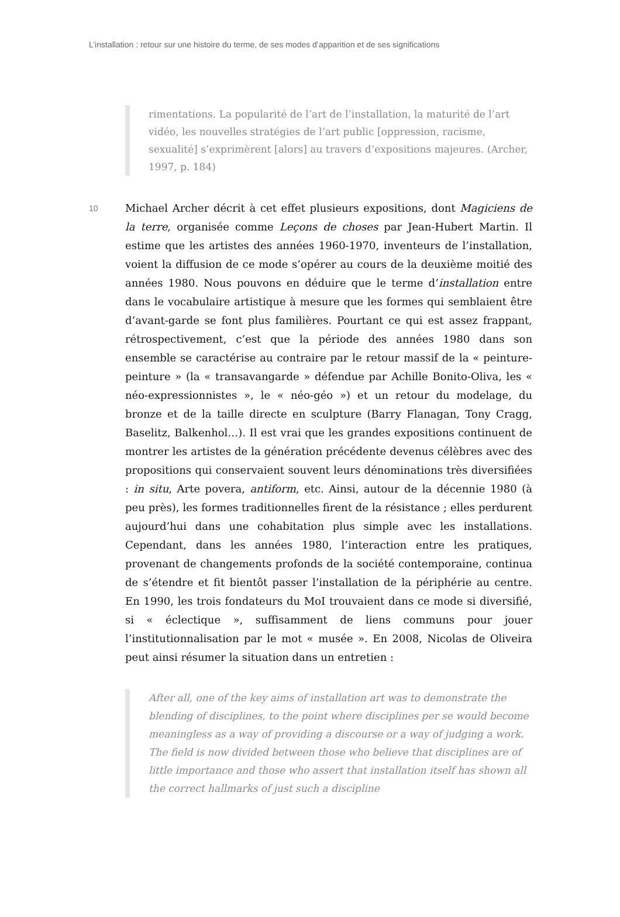L’installation : retour sur une histoire du terme, de ses modes d’apparition et de ses significations
rimentations. La popularité de l’art de l’installation, la maturité de l’art vidéo, les nouvelles stratégies de l’art public [oppression, racisme, sexualité] s’exprimèrent [alors] au travers d’expositions majeures. (Archer, 1997, p. 184)
10
Michael Archer décrit à cet effet plusieurs expositions, dont Magiciens de la terre, organisée comme Leçons de choses par Jean-Hubert Martin. Il estime que les artistes des années 1960-1970, inventeurs de l’installation, voient la diffusion de ce mode s’opérer au cours de la deuxième moitié des années 1980. Nous pouvons en déduire que le terme d’installation entre dans le vocabulaire artistique à mesure que les formes qui semblaient être d’avant-garde se font plus familières. Pourtant ce qui est assez frappant, rétrospectivement, c’est que la période des années 1980 dans son ensemble se caractérise au contraire par le retour massif de la « peinture-peinture » (la « transavangarde » défendue par Achille Bonito-Oliva, les « néo-expressionnistes », le « néo-géo ») et un retour du modelage, du bronze et de la taille directe en sculpture (Barry Flanagan, Tony Cragg, Baselitz, Balkenhol…). Il est vrai que les grandes expositions continuent de montrer les artistes de la génération précédente devenus célèbres avec des propositions qui conservaient souvent leurs dénominations très diversifiées : in situ, Arte povera, antiform, etc. Ainsi, autour de la décennie 1980 (à peu près), les formes traditionnelles firent de la résistance ; elles perdurent aujourd’hui dans une cohabitation plus simple avec les installations. Cependant, dans les années 1980, l’interaction entre les pratiques, provenant de changements profonds de la société contemporaine, continua de s’étendre et fit bientôt passer l’installation de la périphérie au centre. En 1990, les trois fondateurs du MoI trouvaient dans ce mode si diversifié, si « éclectique », suffisamment de liens communs pour jouer l’institutionnalisation par le mot « musée ». En 2008, Nicolas de Oliveira peut ainsi résumer la situation dans un entretien :
After all, one of the key aims of installation art was to demonstrate the blending of disciplines, to the point where disciplines per se would become meaningless as a way of providing a discourse or a way of judging a work. The field is now divided between those who believe that disciplines are of little importance and those who assert that installation itself has shown all the correct hallmarks of just such a discipline